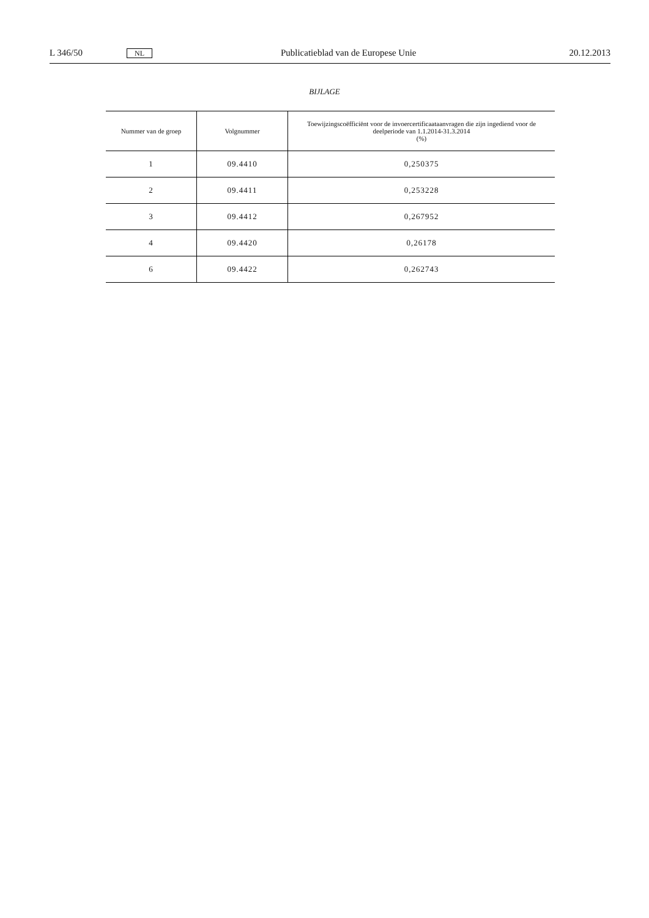L 346/50 NL Publicatieblad van de Europese Unie 20.12.2013
BIJLAGE
| Nummer van de groep | Volgnummer | Toewijzingscoëfficiënt voor de invoercertificaataanvragen die zijn ingediend voor de deelperiode van 1.1.2014-31.3.2014 (%) |
| --- | --- | --- |
| 1 | 09.4410 | 0,250375 |
| 2 | 09.4411 | 0,253228 |
| 3 | 09.4412 | 0,267952 |
| 4 | 09.4420 | 0,26178 |
| 6 | 09.4422 | 0,262743 |